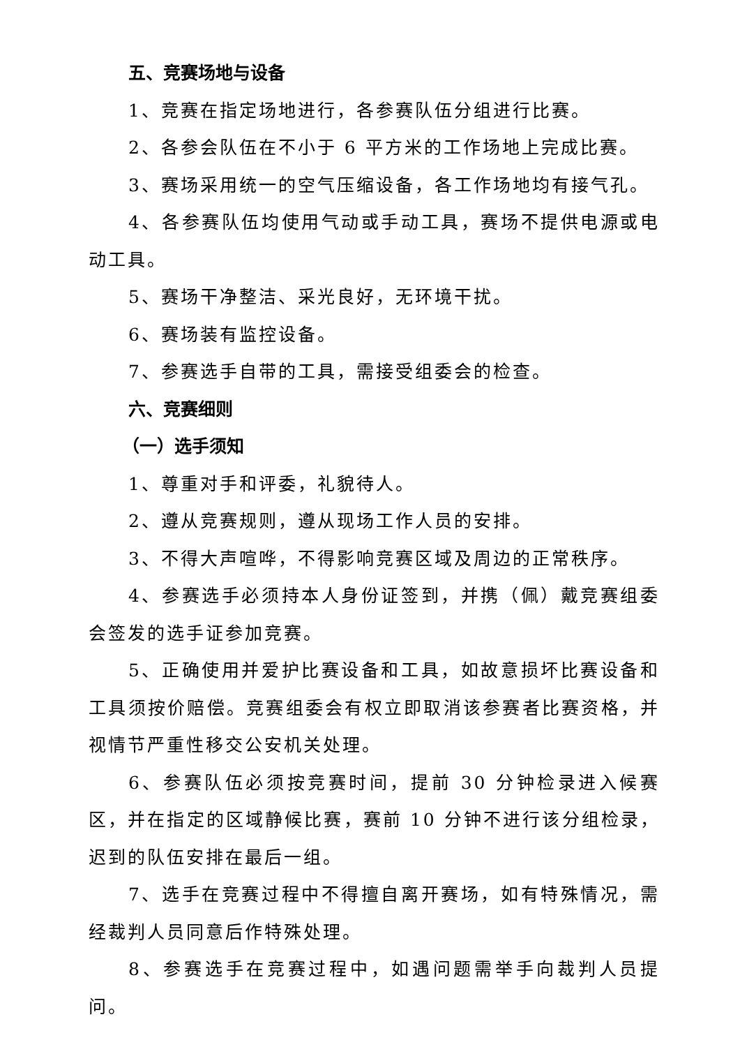五、竞赛场地与设备
1、竞赛在指定场地进行，各参赛队伍分组进行比赛。
2、各参会队伍在不小于 6 平方米的工作场地上完成比赛。
3、赛场采用统一的空气压缩设备，各工作场地均有接气孔。
4、各参赛队伍均使用气动或手动工具，赛场不提供电源或电动工具。
5、赛场干净整洁、采光良好，无环境干扰。
6、赛场装有监控设备。
7、参赛选手自带的工具，需接受组委会的检查。
六、竞赛细则
（一）选手须知
1、尊重对手和评委，礼貌待人。
2、遵从竞赛规则，遵从现场工作人员的安排。
3、不得大声喧哗，不得影响竞赛区域及周边的正常秩序。
4、参赛选手必须持本人身份证签到，并携（佩）戴竞赛组委会签发的选手证参加竞赛。
5、正确使用并爱护比赛设备和工具，如故意损坏比赛设备和工具须按价赔偿。竞赛组委会有权立即取消该参赛者比赛资格，并视情节严重性移交公安机关处理。
6、参赛队伍必须按竞赛时间，提前 30 分钟检录进入候赛区，并在指定的区域静候比赛，赛前 10 分钟不进行该分组检录，迟到的队伍安排在最后一组。
7、选手在竞赛过程中不得擅自离开赛场，如有特殊情况，需 经裁判人员同意后作特殊处理。
8、参赛选手在竞赛过程中，如遇问题需举手向裁判人员提问。